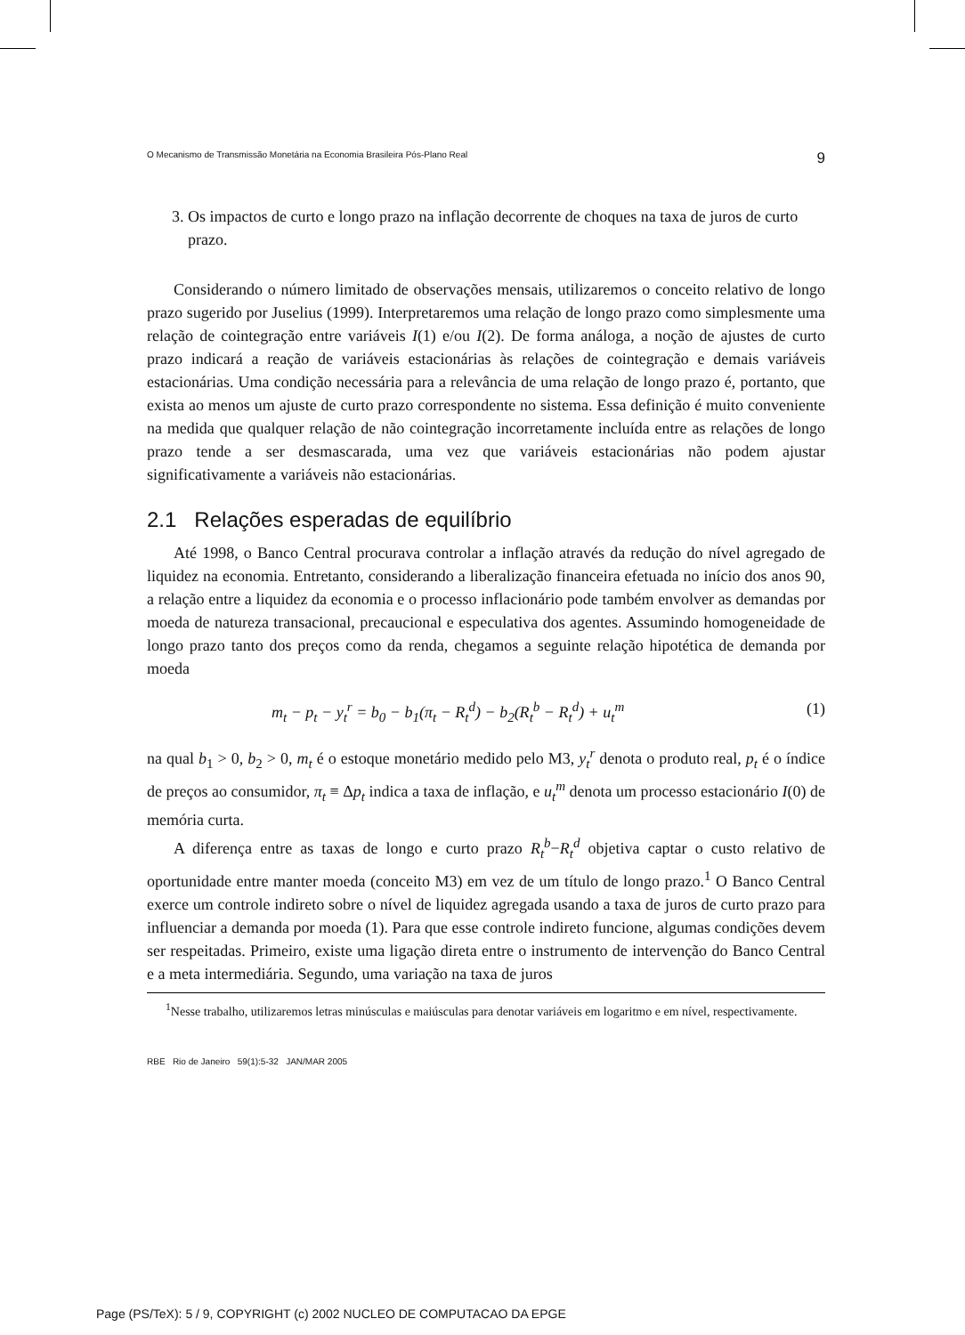O Mecanismo de Transmissão Monetária na Economia Brasileira Pós-Plano Real 9
3. Os impactos de curto e longo prazo na inflação decorrente de choques na taxa de juros de curto prazo.
Considerando o número limitado de observações mensais, utilizaremos o conceito relativo de longo prazo sugerido por Juselius (1999). Interpretaremos uma relação de longo prazo como simplesmente uma relação de cointegração entre variáveis I(1) e/ou I(2). De forma análoga, a noção de ajustes de curto prazo indicará a reação de variáveis estacionárias às relações de cointegração e demais variáveis estacionárias. Uma condição necessária para a relevância de uma relação de longo prazo é, portanto, que exista ao menos um ajuste de curto prazo correspondente no sistema. Essa definição é muito conveniente na medida que qualquer relação de não cointegração incorretamente incluída entre as relações de longo prazo tende a ser desmascarada, uma vez que variáveis estacionárias não podem ajustar significativamente a variáveis não estacionárias.
2.1 Relações esperadas de equilíbrio
Até 1998, o Banco Central procurava controlar a inflação através da redução do nível agregado de liquidez na economia. Entretanto, considerando a liberalização financeira efetuada no início dos anos 90, a relação entre a liquidez da economia e o processo inflacionário pode também envolver as demandas por moeda de natureza transacional, precaucional e especulativa dos agentes. Assumindo homogeneidade de longo prazo tanto dos preços como da renda, chegamos a seguinte relação hipotética de demanda por moeda
m<sub>t</sub> − p<sub>t</sub> − y<sub>t</sub><sup>r</sup> = b<sub>0</sub> − b<sub>1</sub>(π<sub>t</sub> − R<sub>t</sub><sup>d</sup>) − b<sub>2</sub>(R<sub>t</sub><sup>b</sup> − R<sub>t</sub><sup>d</sup>) + u<sub>t</sub><sup>m</sup> (1)
na qual b<sub>1</sub> > 0, b<sub>2</sub> > 0, m<sub>t</sub> é o estoque monetário medido pelo M3, y<sub>t</sub><sup>r</sup> denota o produto real, p<sub>t</sub> é o índice de preços ao consumidor, π<sub>t</sub> ≡ Δp<sub>t</sub> indica a taxa de inflação, e u<sub>t</sub><sup>m</sup> denota um processo estacionário I(0) de memória curta.
A diferença entre as taxas de longo e curto prazo R<sub>t</sub><sup>b</sup>−R<sub>t</sub><sup>d</sup> objetiva captar o custo relativo de oportunidade entre manter moeda (conceito M3) em vez de um título de longo prazo.<sup>1</sup> O Banco Central exerce um controle indireto sobre o nível de liquidez agregada usando a taxa de juros de curto prazo para influenciar a demanda por moeda (1). Para que esse controle indireto funcione, algumas condições devem ser respeitadas. Primeiro, existe uma ligação direta entre o instrumento de intervenção do Banco Central e a meta intermediária. Segundo, uma variação na taxa de juros
<sup>1</sup> Nesse trabalho, utilizaremos letras minúsculas e maiúsculas para denotar variáveis em logaritmo e em nível, respectivamente.
RBE Rio de Janeiro 59(1):5-32 JAN/MAR 2005
Page (PS/TeX): 5 / 9, COPYRIGHT (c) 2002 NUCLEO DE COMPUTACAO DA EPGE